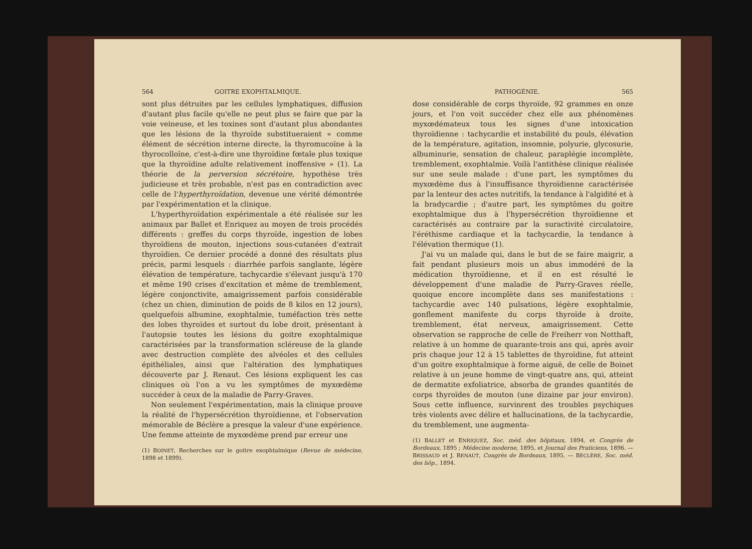564 GOITRE EXOPHTALMIQUE.
sont plus détruites par les cellules lymphatiques, diffusion d'autant plus facile qu'elle ne peut plus se faire que par la voie veineuse, et les toxines sont d'autant plus abondantes que les lésions de la thyroïde substitueraient « comme élément de sécrétion interne directe, la thyromucoïne à la thyrocolloïne, c'est-à-dire une thyroïdine fœtale plus toxique que la thyroïdine adulte relativement inoffensive » (1). La théorie de la perversion sécrétoire, hypothèse très judicieuse et très probable, n'est pas en contradiction avec celle de l'hyperthyroïdation, devenue une vérité démontrée par l'expérimentation et la clinique.
L'hyperthyroïdation expérimentale a été réalisée sur les animaux par Ballet et Enriquez au moyen de trois procédés différents : greffes du corps thyroïde, ingestion de lobes thyroïdiens de mouton, injections sous-cutanées d'extrait thyroïdien. Ce dernier procédé a donné des résultats plus précis, parmi lesquels : diarrhée parfois sanglante, légère élévation de température, tachycardie s'élevant jusqu'à 170 et même 190 crises d'excitation et même de tremblement, légère conjonctivite, amaigrissement parfois considérable (chez un chien, diminution de poids de 8 kilos en 12 jours), quelquefois albumine, exophtalmie, tuméfaction très nette des lobes thyroïdes et surtout du lobe droit, présentant à l'autopsie toutes les lésions du goitre exophtalmique caractérisées par la transformation scléreuse de la glande avec destruction complète des alvéoles et des cellules épithéliales, ainsi que l'altération des lymphatiques découverte par J. Renaut. Ces lésions expliquent les cas cliniques où l'on a vu les symptômes de myxœdème succéder à ceux de la maladie de Parry-Graves.
Non seulement l'expérimentation, mais la clinique prouve la réalité de l'hypersécrétion thyroïdienne, et l'observation mémorable de Béclère a presque la valeur d'une expérience. Une femme atteinte de myxœdème prend par erreur une
(1) BOINET, Recherches sur le goitre exophtalmique (Revue de médecine, 1898 et 1899).
PATHOGÉNIE. 565
dose considérable de corps thyroïde, 92 grammes en onze jours, et l'on voit succéder chez elle aux phénomènes myxœdémateux tous les signes d'une intoxication thyroïdienne : tachycardie et instabilité du pouls, élévation de la température, agitation, insomnie, polyurie, glycosurie, albuminurie, sensation de chaleur, paraplégie incomplète, tremblement, exophtalmie. Voilà l'antithèse clinique réalisée sur une seule malade : d'une part, les symptômes du myxœdème dus à l'insuffisance thyroïdienne caractérisée par la lenteur des actes nutritifs, la tendance à l'algidité et à la bradycardie ; d'autre part, les symptômes du goitre exophtalmique dus à l'hypersécrétion thyroïdienne et caractérisés au contraire par la suractivité circulatoire, l'éréthisme cardiaque et la tachycardie, la tendance à l'élévation thermique (1).
J'ai vu un malade qui, dans le but de se faire maigrir, a fait pendant plusieurs mois un abus immodéré de la médication thyroïdienne, et il en est résulté le développement d'une maladie de Parry-Graves réelle, quoique encore incomplète dans ses manifestations : tachycardie avec 140 pulsations, légère exophtalmie, gonflement manifeste du corps thyroïde à droite, tremblement, état nerveux, amaigrissement. Cette observation se rapproche de celle de Freiherr von Notthaft, relative à un homme de quarante-trois ans qui, après avoir pris chaque jour 12 à 15 tablettes de thyroïdine, fut atteint d'un goitre exophtalmique à forme aiguë, de celle de Boinet relative à un jeune homme de vingt-quatre ans, qui, atteint de dermatite exfoliatrice, absorba de grandes quantités de corps thyroïdes de mouton (une dizaine par jour environ). Sous cette influence, survinrent des troubles psychiques très violents avec délire et hallucinations, de la tachycardie, du tremblement, une augmenta-
(1) BALLET et ENRIQUEZ, Soc. méd. des hôpitaux, 1894, et Congrès de Bordeaux, 1895 ; Médecine moderne, 1895, et Journal des Praticiens, 1896. — BRISSAUD et J. RENAUT, Congrès de Bordeaux, 1895. — BÉCLÈRE, Soc. méd. des hôp., 1894.